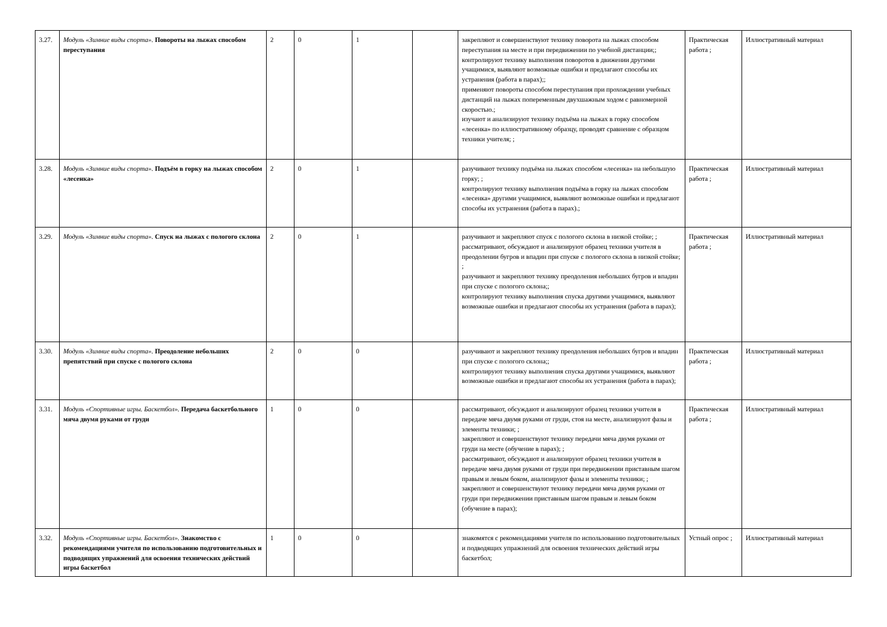| 3.27. | Модуль «Зимние виды спорта». Повороты на лыжах способом переступания | 2 | 0 | 1 | | закрепляют и совершенствуют технику поворота на лыжах способом переступания на месте и при передвижении по учебной дистанции;; контролируют технику выполнения поворотов в движении другими учащимися, выявляют возможные ошибки и предлагают способы их устранения (работа в парах);; применяют повороты способом переступания при прохождении учебных дистанций на лыжах попеременным двухшажным ходом с равномерной скоростью.; изучают и анализируют технику подъёма на лыжах в горку способом «лесенка» по иллюстративному образцу, проводят сравнение с образцом техники учителя; ; | Практическая работа ; | Иллюстративный материал |
| 3.28. | Модуль «Зимние виды спорта». Подъём в горку на лыжах способом «лесенка» | 2 | 0 | 1 | | разучивают технику подъёма на лыжах способом «лесенка» на небольшую горку; ; контролируют технику выполнения подъёма в горку на лыжах способом «лесенка» другими учащимися, выявляют возможные ошибки и предлагают способы их устранения (работа в парах).; | Практическая работа ; | Иллюстративный материал |
| 3.29. | Модуль «Зимние виды спорта». Спуск на лыжах с пологого склона | 2 | 0 | 1 | | разучивают и закрепляют спуск с пологого склона в низкой стойке; ; рассматривают, обсуждают и анализируют образец техники учителя в преодолении бугров и впадин при спуске с пологого склона в низкой стойке; ; разучивают и закрепляют технику преодоления небольших бугров и впадин при спуске с пологого склона;; контролируют технику выполнения спуска другими учащимися, выявляют возможные ошибки и предлагают способы их устранения (работа в парах); | Практическая работа ; | Иллюстративный материал |
| 3.30. | Модуль «Зимние виды спорта». Преодоление небольших препятствий при спуске с пологого склона | 2 | 0 | 0 | | разучивают и закрепляют технику преодоления небольших бугров и впадин при спуске с пологого склона;; контролируют технику выполнения спуска другими учащимися, выявляют возможные ошибки и предлагают способы их устранения (работа в парах); | Практическая работа ; | Иллюстративный материал |
| 3.31. | Модуль «Спортивные игры. Баскетбол». Передача баскетбольного мяча двумя руками от груди | 1 | 0 | 0 | | рассматривают, обсуждают и анализируют образец техники учителя в передаче мяча двумя руками от груди, стоя на месте, анализируют фазы и элементы техники; ; закрепляют и совершенствуют технику передачи мяча двумя руками от груди на месте (обучение в парах); ; рассматривают, обсуждают и анализируют образец техники учителя в передаче мяча двумя руками от груди при передвижении приставным шагом правым и левым боком, анализируют фазы и элементы техники; ; закрепляют и совершенствуют технику передачи мяча двумя руками от груди при передвижении приставным шагом правым и левым боком (обучение в парах); | Практическая работа ; | Иллюстративный материал |
| 3.32. | Модуль «Спортивные игры. Баскетбол». Знакомство с рекомендациями учителя по использованию подготовительных и подводящих упражнений для освоения технических действий игры баскетбол | 1 | 0 | 0 | | знакомятся с рекомендациями учителя по использованию подготовительных и подводящих упражнений для освоения технических действий игры баскетбол; | Устный опрос ; | Иллюстративный материал |